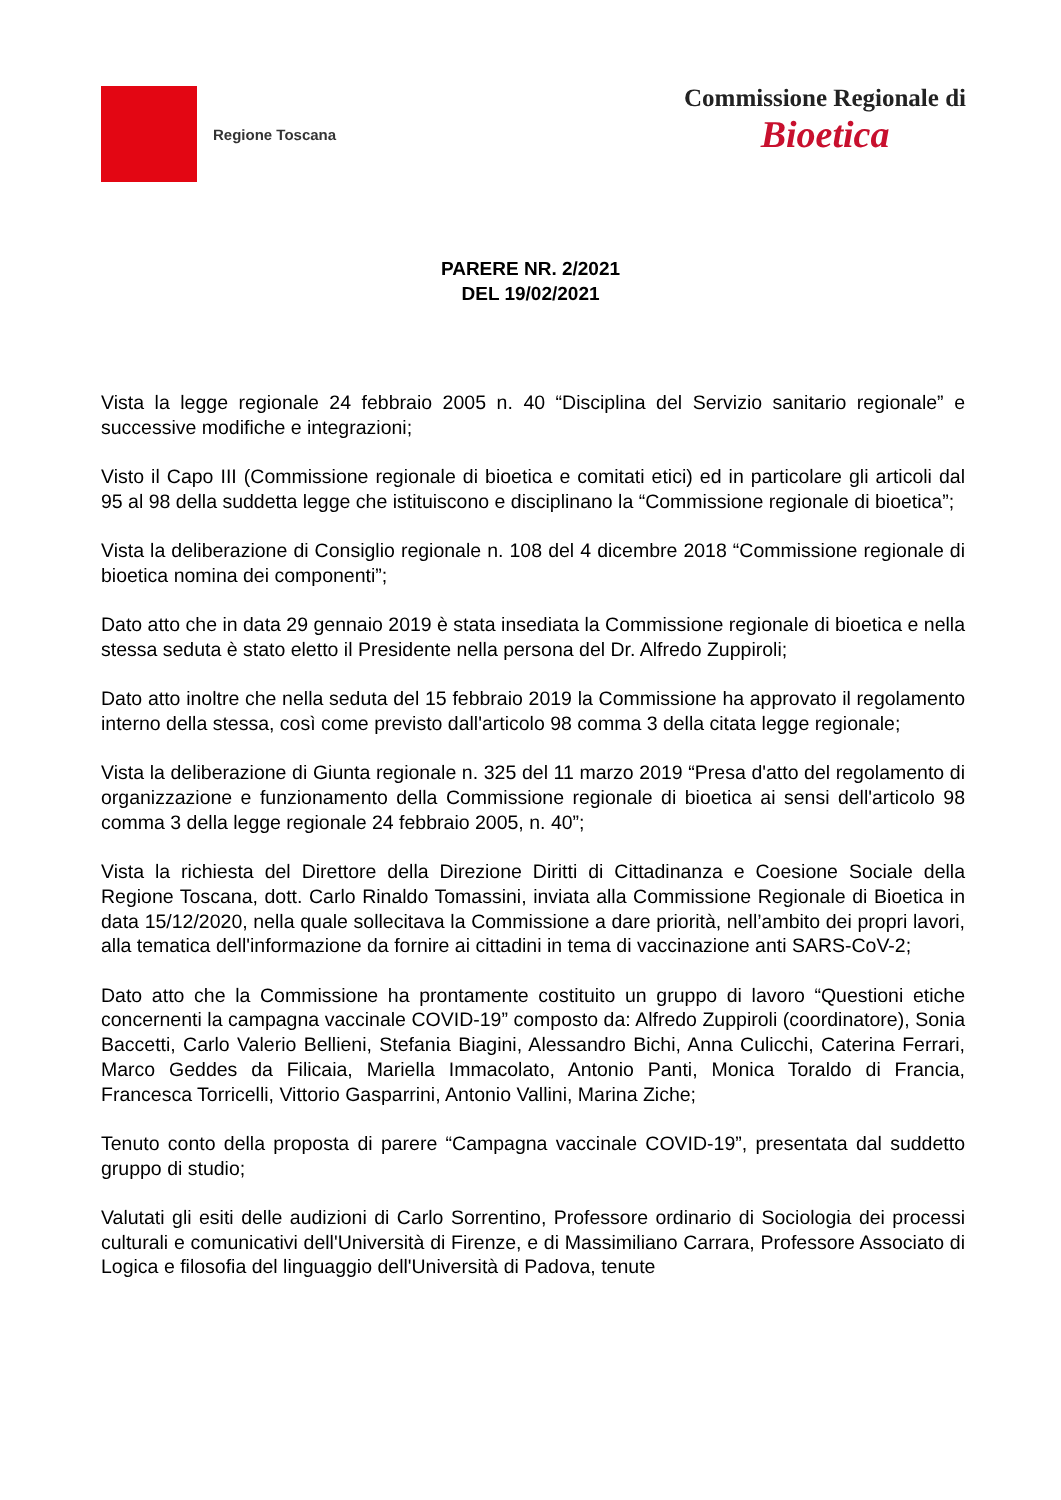Regione Toscana
Commissione Regionale di
Bioetica
PARERE NR. 2/2021
DEL 19/02/2021
Vista la legge regionale 24 febbraio 2005 n. 40 “Disciplina del Servizio sanitario regionale” e successive modifiche e integrazioni;
Visto il Capo III (Commissione regionale di bioetica e comitati etici) ed in particolare gli articoli dal 95 al 98 della suddetta legge che istituiscono e disciplinano la “Commissione regionale di bioetica”;
Vista la deliberazione di Consiglio regionale n. 108 del 4 dicembre 2018 “Commissione regionale di bioetica nomina dei componenti”;
Dato atto che in data 29 gennaio 2019 è stata insediata la Commissione regionale di bioetica e nella stessa seduta è stato eletto il Presidente nella persona del Dr. Alfredo Zuppiroli;
Dato atto inoltre che nella seduta del 15 febbraio 2019 la Commissione ha approvato il regolamento interno della stessa, così come previsto dall'articolo 98 comma 3 della citata legge regionale;
Vista la deliberazione di Giunta regionale n. 325 del 11 marzo 2019 “Presa d'atto del regolamento di organizzazione e funzionamento della Commissione regionale di bioetica ai sensi dell'articolo 98 comma 3 della legge regionale 24 febbraio 2005, n. 40”;
Vista la richiesta del Direttore della Direzione Diritti di Cittadinanza e Coesione Sociale della Regione Toscana, dott. Carlo Rinaldo Tomassini, inviata alla Commissione Regionale di Bioetica in data 15/12/2020, nella quale sollecitava la Commissione a dare priorità, nell’ambito dei propri lavori, alla tematica dell'informazione da fornire ai cittadini in tema di vaccinazione anti SARS-CoV-2;
Dato atto che la Commissione ha prontamente costituito un gruppo di lavoro “Questioni etiche concernenti la campagna vaccinale COVID-19” composto da: Alfredo Zuppiroli (coordinatore), Sonia Baccetti, Carlo Valerio Bellieni, Stefania Biagini, Alessandro Bichi, Anna Culicchi, Caterina Ferrari, Marco Geddes da Filicaia, Mariella Immacolato, Antonio Panti, Monica Toraldo di Francia, Francesca Torricelli, Vittorio Gasparrini, Antonio Vallini, Marina Ziche;
Tenuto conto della proposta di parere “Campagna vaccinale COVID-19”, presentata dal suddetto gruppo di studio;
Valutati gli esiti delle audizioni di Carlo Sorrentino, Professore ordinario di Sociologia dei processi culturali e comunicativi dell'Università di Firenze, e di Massimiliano Carrara, Professore Associato di Logica e filosofia del linguaggio dell'Università di Padova, tenute